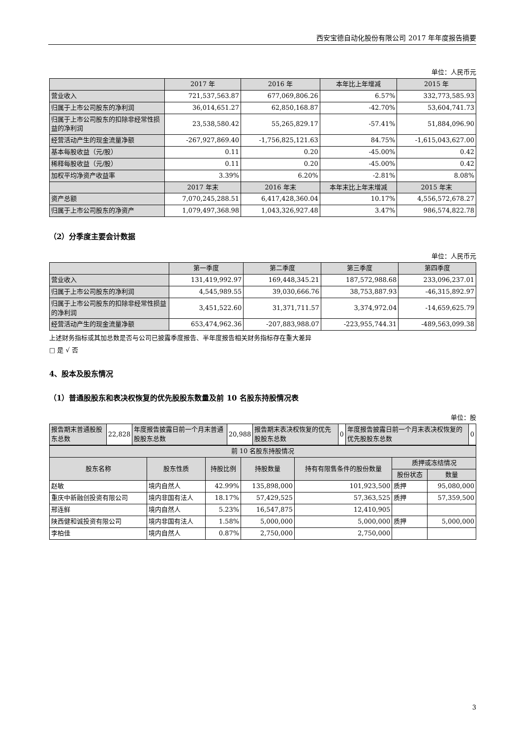西安宝德自动化股份有限公司 2017 年年度报告摘要
单位：人民币元
| | 2017 年 | 2016 年 | 本年比上年增减 | 2015 年 |
| --- | --- | --- | --- | --- |
| 营业收入 | 721,537,563.87 | 677,069,806.26 | 6.57% | 332,773,585.93 |
| 归属于上市公司股东的净利润 | 36,014,651.27 | 62,850,168.87 | -42.70% | 53,604,741.73 |
| 归属于上市公司股东的扣除非经常性损益的净利润 | 23,538,580.42 | 55,265,829.17 | -57.41% | 51,884,096.90 |
| 经营活动产生的现金流量净额 | -267,927,869.40 | -1,756,825,121.63 | 84.75% | -1,615,043,627.00 |
| 基本每股收益（元/股） | 0.11 | 0.20 | -45.00% | 0.42 |
| 稀释每股收益（元/股） | 0.11 | 0.20 | -45.00% | 0.42 |
| 加权平均净资产收益率 | 3.39% | 6.20% | -2.81% | 8.08% |
| | 2017 年末 | 2016 年末 | 本年末比上年末增减 | 2015 年末 |
| 资产总额 | 7,070,245,288.51 | 6,417,428,360.04 | 10.17% | 4,556,572,678.27 |
| 归属于上市公司股东的净资产 | 1,079,497,368.98 | 1,043,326,927.48 | 3.47% | 986,574,822.78 |
（2）分季度主要会计数据
单位：人民币元
| | 第一季度 | 第二季度 | 第三季度 | 第四季度 |
| --- | --- | --- | --- | --- |
| 营业收入 | 131,419,992.97 | 169,448,345.21 | 187,572,988.68 | 233,096,237.01 |
| 归属于上市公司股东的净利润 | 4,545,989.55 | 39,030,666.76 | 38,753,887.93 | -46,315,892.97 |
| 归属于上市公司股东的扣除非经常性损益的净利润 | 3,451,522.60 | 31,371,711.57 | 3,374,972.04 | -14,659,625.79 |
| 经营活动产生的现金流量净额 | 653,474,962.36 | -207,883,988.07 | -223,955,744.31 | -489,563,099.38 |
上述财务指标或其加总数是否与公司已披露季度报告、半年度报告相关财务指标存在重大差异
□ 是 √ 否
4、股本及股东情况
（1）普通股股东和表决权恢复的优先股股东数量及前 10 名股东持股情况表
单位：股
| 报告期末普通股股东总数 | 22,828 | 年度报告披露日前一个月末普通股股东总数 | 20,988 | 报告期末表决权恢复的优先股股东总数 | 0 | 年度报告披露日前一个月末表决权恢复的优先股股东总数 | 0 |
| 前 10 名股东持股情况 | | | | | | |
| 股东名称 | 股东性质 | 持股比例 | 持股数量 | 持有有限售条件的股份数量 | 质押或冻结情况 | |
| | | | | | 股份状态 | 数量 |
| 赵敏 | 境内自然人 | 42.99% | 135,898,000 | 101,923,500 | 质押 | 95,080,000 |
| 重庆中新融创投资有限公司 | 境内非国有法人 | 18.17% | 57,429,525 | 57,363,525 | 质押 | 57,359,500 |
| 邢连鲜 | 境内自然人 | 5.23% | 16,547,875 | 12,410,905 | | |
| 陕西健和诚投资有限公司 | 境内非国有法人 | 1.58% | 5,000,000 | 5,000,000 | 质押 | 5,000,000 |
| 李柏佳 | 境内自然人 | 0.87% | 2,750,000 | 2,750,000 | | |
3